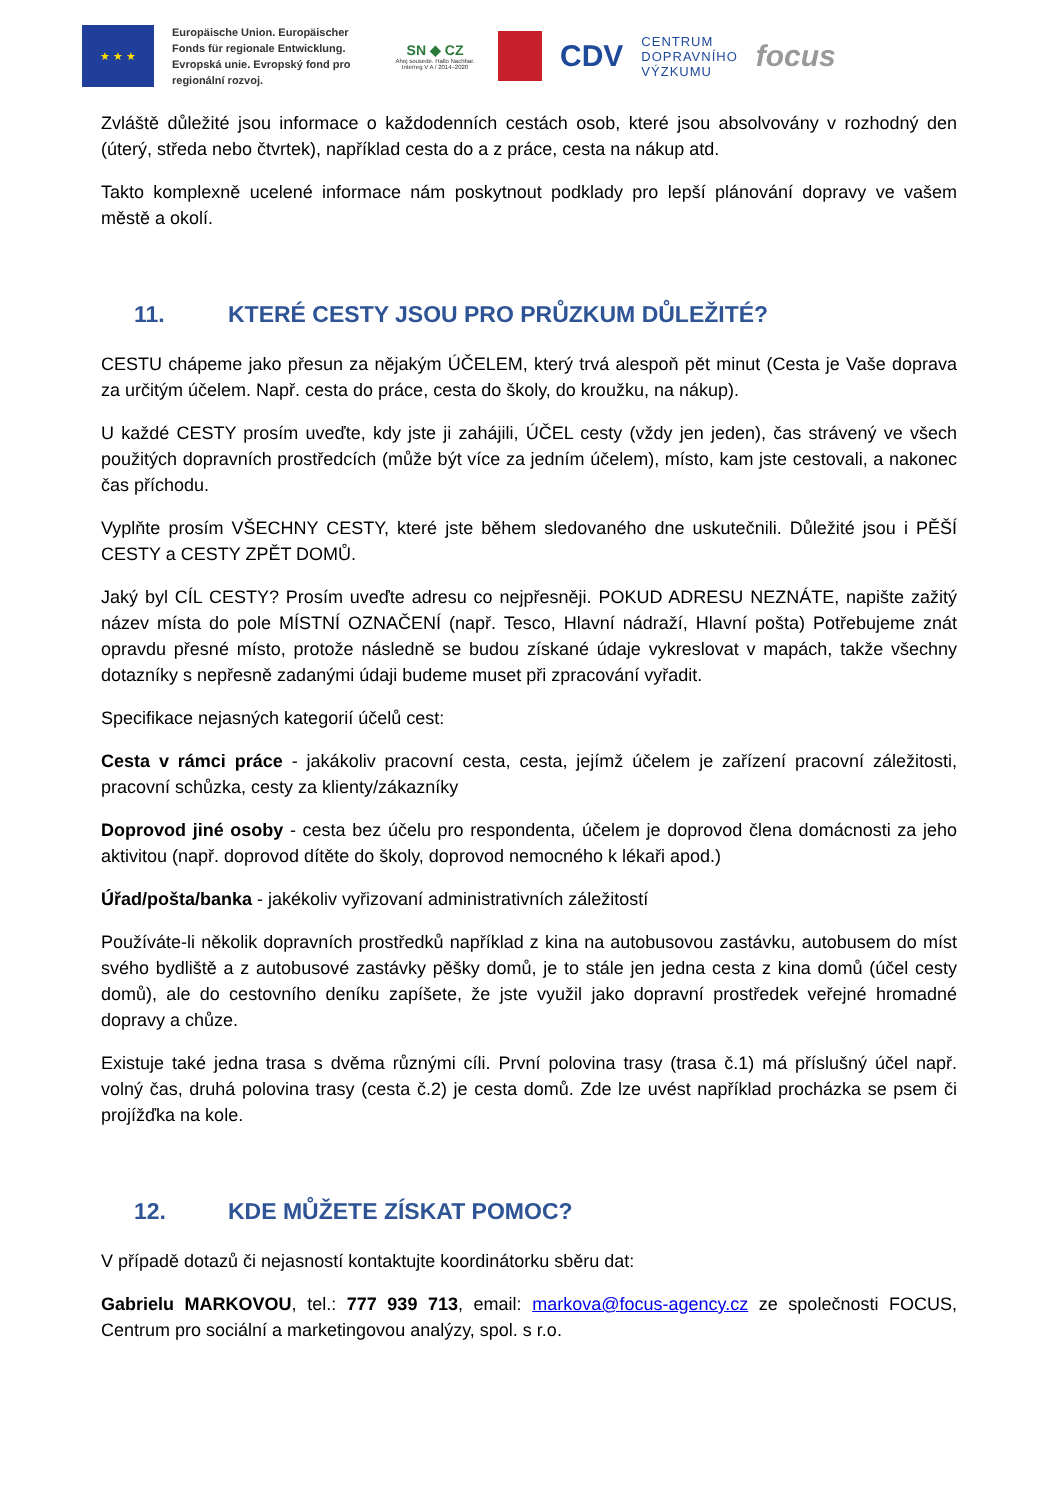★ ★ ★
Europäische Union. Europäischer Fonds für regionale Entwicklung. Evropská unie. Evropský fond pro regionální rozvoj.
SN ◆ CZ
Ahoj sousede. Hallo Nachbar. Interreg V A / 2014–2020
CDV
CENTRUM
DOPRAVNÍHO
VÝZKUMU
focus
Zvláště důležité jsou informace o každodenních cestách osob, které jsou absolvovány v rozhodný den (úterý, středa nebo čtvrtek), například cesta do a z práce, cesta na nákup atd.
Takto komplexně ucelené informace nám poskytnout podklady pro lepší plánování dopravy ve vašem městě a okolí.
11. KTERÉ CESTY JSOU PRO PRŮZKUM DŮLEŽITÉ?
CESTU chápeme jako přesun za nějakým ÚČELEM, který trvá alespoň pět minut (Cesta je Vaše doprava za určitým účelem. Např. cesta do práce, cesta do školy, do kroužku, na nákup).
U každé CESTY prosím uveďte, kdy jste ji zahájili, ÚČEL cesty (vždy jen jeden), čas strávený ve všech použitých dopravních prostředcích (může být více za jedním účelem), místo, kam jste cestovali, a nakonec čas příchodu.
Vyplňte prosím VŠECHNY CESTY, které jste během sledovaného dne uskutečnili. Důležité jsou i PĚŠÍ CESTY a CESTY ZPĚT DOMŮ.
Jaký byl CÍL CESTY? Prosím uveďte adresu co nejpřesněji. POKUD ADRESU NEZNÁTE, napište zažitý název místa do pole MÍSTNÍ OZNAČENÍ (např. Tesco, Hlavní nádraží, Hlavní pošta) Potřebujeme znát opravdu přesné místo, protože následně se budou získané údaje vykreslovat v mapách, takže všechny dotazníky s nepřesně zadanými údaji budeme muset při zpracování vyřadit.
Specifikace nejasných kategorií účelů cest:
Cesta v rámci práce - jakákoliv pracovní cesta, cesta, jejímž účelem je zařízení pracovní záležitosti, pracovní schůzka, cesty za klienty/zákazníky
Doprovod jiné osoby - cesta bez účelu pro respondenta, účelem je doprovod člena domácnosti za jeho aktivitou (např. doprovod dítěte do školy, doprovod nemocného k lékaři apod.)
Úřad/pošta/banka - jakékoliv vyřizovaní administrativních záležitostí
Používáte-li několik dopravních prostředků například z kina na autobusovou zastávku, autobusem do míst svého bydliště a z autobusové zastávky pěšky domů, je to stále jen jedna cesta z kina domů (účel cesty domů), ale do cestovního deníku zapíšete, že jste využil jako dopravní prostředek veřejné hromadné dopravy a chůze.
Existuje také jedna trasa s dvěma různými cíli. První polovina trasy (trasa č.1) má příslušný účel např. volný čas, druhá polovina trasy (cesta č.2) je cesta domů. Zde lze uvést například procházka se psem či projížďka na kole.
12. KDE MŮŽETE ZÍSKAT POMOC?
V případě dotazů či nejasností kontaktujte koordinátorku sběru dat:
Gabrielu MARKOVOU, tel.: 777 939 713, email: markova@focus-agency.cz ze společnosti FOCUS, Centrum pro sociální a marketingovou analýzy, spol. s r.o.